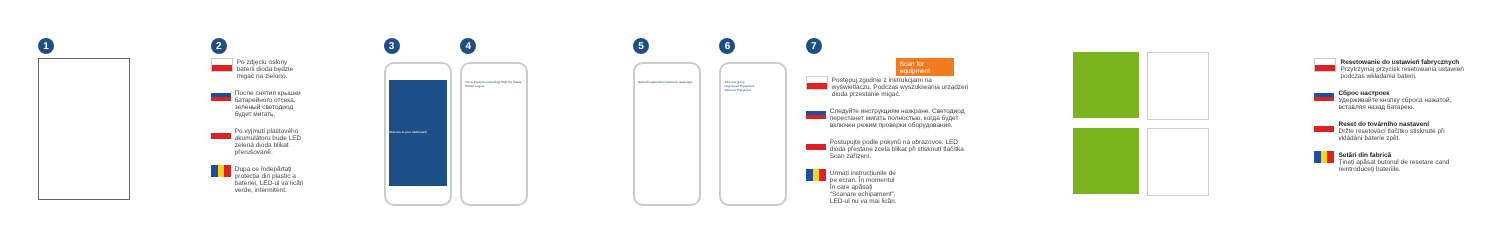1 2
Po zdjęciu osłony baterii dioda będzie migać na zielono.
После снятия крышки батарейного отсека, зеленый светодиод будет мигать.
Po vyjmutí plastového akumulátoru bude LED zelená dioda blikat přerušovaně.
Dupa ce îndepărtați protecția din plastic a bateriei, LED-ul va licări verde, intermitent.
3
Welcome to your dashboard!
4
Home Equipment Settings Help My Status Robert Logout
5
Back All equipment OneTouch Gateways
6
Add new group
Ungrouped Equipment
Add new Equipment
7
Scan for equipment
Postępuj zgodnie z instrukcjami na wyświetlaczu. Podczas wyszukiwania urządzeń dioda przestanie migać.
Следуйте инструкциям назкране. Светодиод перестанет мигать полностью, когда будет включен режим проверки оборудования.
Postupujte podle pokynů na obrazovce. LED dioda přestane zcela blikat při stisknutí tlačítka Scan zařízení.
Urmați instrucțiunile de pe ecran. În momentul în care apăsați “Scanare echipament”, LED-ul nu va mai licări.
Resetowanie do ustawień fabrycznych
Przytrzymaj przycisk resetowania ustawień podczas wkładania baterii.
Сброс настроек
Удерживайте кнопку сброса нажатой, вставляя назад батарею.
Reset do továrního nastavení
Držte resetovací tlačítko stisknuté při vkládání baterie zpět.
Setări din fabrică
Țineți apăsat butonul de resetare cand reintroduceți bateriile.